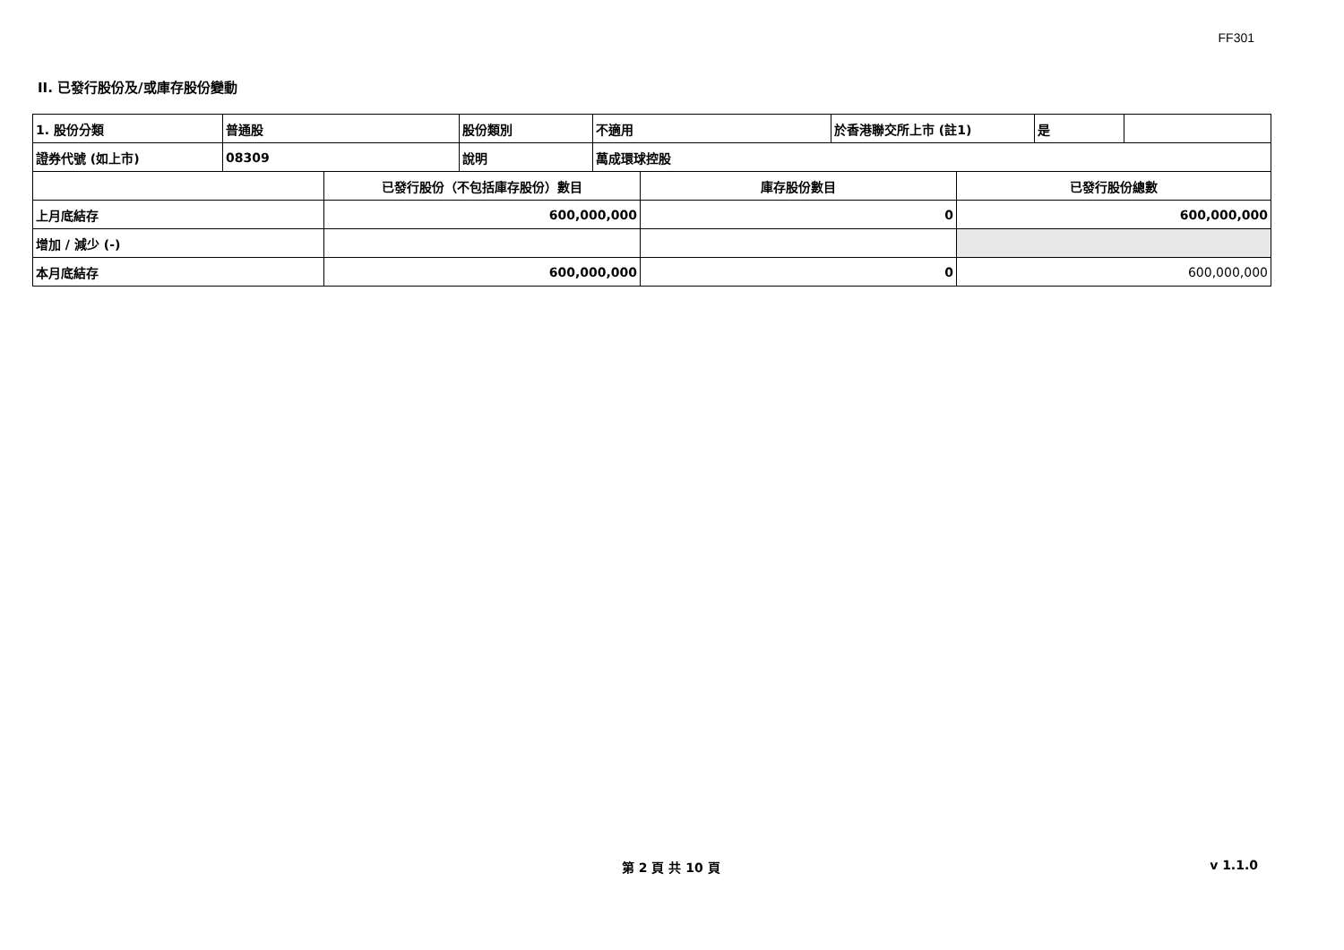FF301
II. 已發行股份及/或庫存股份變動
| 1. 股份分類 | 普通股 | 股份類別 | 不適用 | 於香港聯交所上市 (註1) | 是 | |
| 證券代號 (如上市) | 08309 | 說明 | 萬成環球控股 | | | |
| | 已發行股份（不包括庫存股份）數目 | 庫存股份數目 | 已發行股份總數 |
| 上月底結存 | 600,000,000 | 0 | 600,000,000 |
| 增加 / 減少 (-) | | | |
| 本月底結存 | 600,000,000 | 0 | 600,000,000 |
第 2 頁 共 10 頁 v 1.1.0